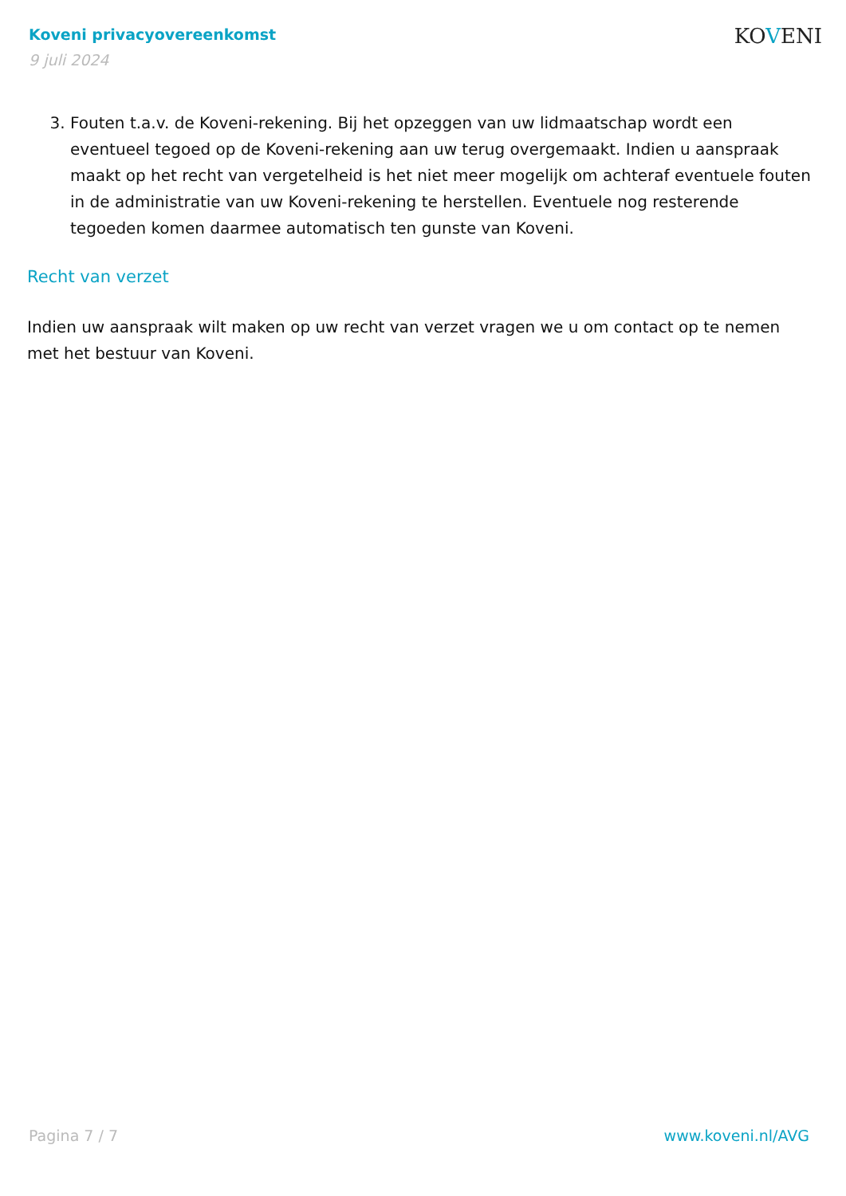Koveni privacyovereenkomst
9 juli 2024
KOVENI
3. Fouten t.a.v. de Koveni-rekening. Bij het opzeggen van uw lidmaatschap wordt een eventueel tegoed op de Koveni-rekening aan uw terug overgemaakt. Indien u aanspraak maakt op het recht van vergetelheid is het niet meer mogelijk om achteraf eventuele fouten in de administratie van uw Koveni-rekening te herstellen. Eventuele nog resterende tegoeden komen daarmee automatisch ten gunste van Koveni.
Recht van verzet
Indien uw aanspraak wilt maken op uw recht van verzet vragen we u om contact op te nemen met het bestuur van Koveni.
Pagina 7 / 7 www.koveni.nl/AVG